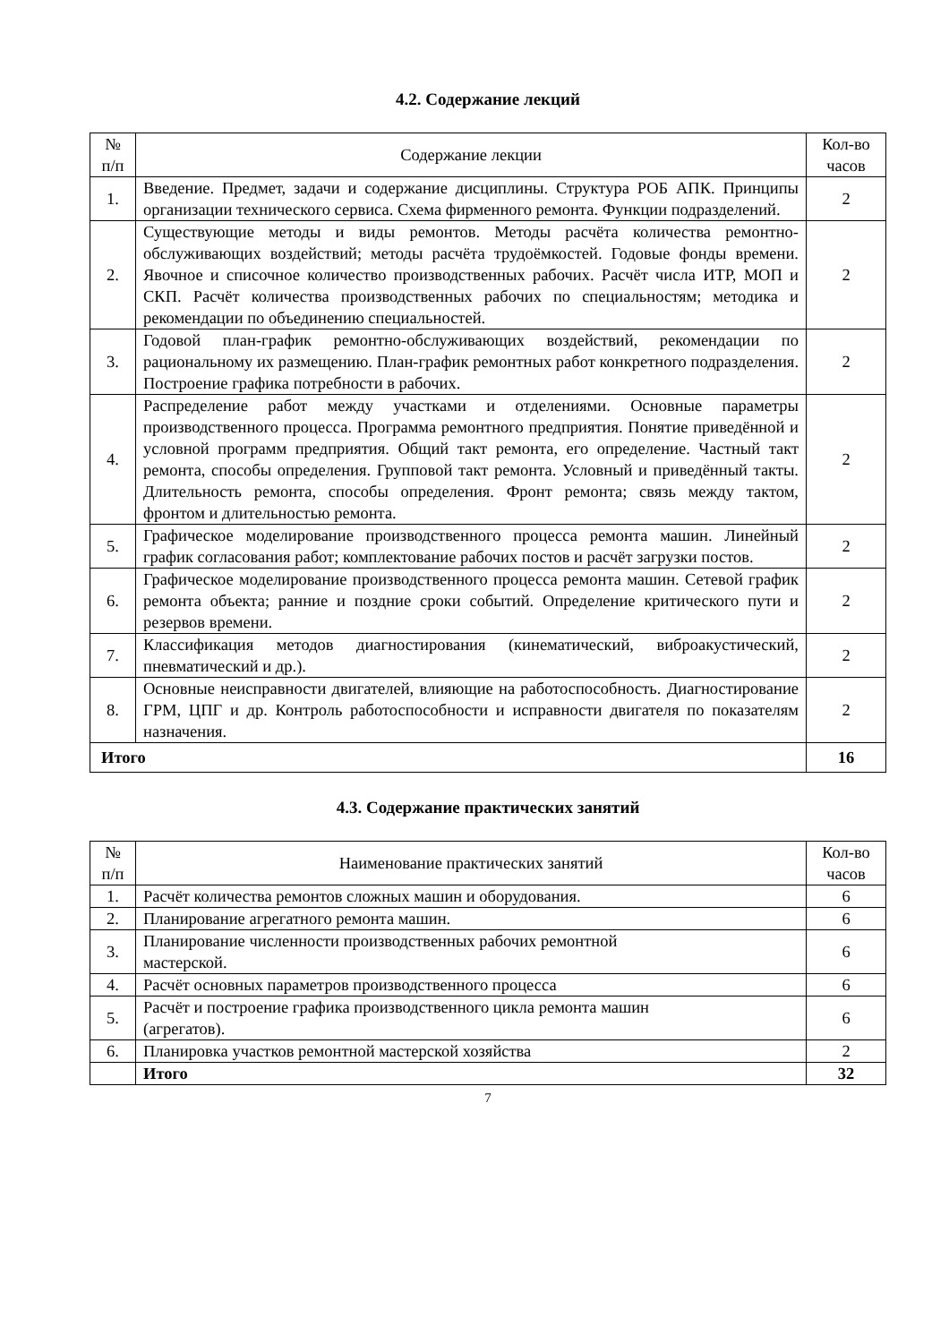4.2. Содержание лекций
| № п/п | Содержание лекции | Кол-во часов |
| --- | --- | --- |
| 1. | Введение. Предмет, задачи и содержание дисциплины. Структура РОБ АПК. Принципы организации технического сервиса. Схема фирменного ремонта. Функции подразделений. | 2 |
| 2. | Существующие методы и виды ремонтов. Методы расчёта количества ремонтно-обслуживающих воздействий; методы расчёта трудоёмкостей. Годовые фонды времени. Явочное и списочное количество производственных рабочих. Расчёт числа ИТР, МОП и СКП. Расчёт количества производственных рабочих по специальностям; методика и рекомендации по объединению специальностей. | 2 |
| 3. | Годовой план-график ремонтно-обслуживающих воздействий, рекомендации по рациональному их размещению. План-график ремонтных работ конкретного подразделения. Построение графика потребности в рабочих. | 2 |
| 4. | Распределение работ между участками и отделениями. Основные параметры производственного процесса. Программа ремонтного предприятия. Понятие приведённой и условной программ предприятия. Общий такт ремонта, его определение. Частный такт ремонта, способы определения. Групповой такт ремонта. Условный и приведённый такты. Длительность ремонта, способы определения. Фронт ремонта; связь между тактом, фронтом и длительностью ремонта. | 2 |
| 5. | Графическое моделирование производственного процесса ремонта машин. Линейный график согласования работ; комплектование рабочих постов и расчёт загрузки постов. | 2 |
| 6. | Графическое моделирование производственного процесса ремонта машин. Сетевой график ремонта объекта; ранние и поздние сроки событий. Определение критического пути и резервов времени. | 2 |
| 7. | Классификация методов диагностирования (кинематический, виброакустический, пневматический и др.). | 2 |
| 8. | Основные неисправности двигателей, влияющие на работоспособность. Диагностирование ГРМ, ЦПГ и др. Контроль работоспособности и исправности двигателя по показателям назначения. | 2 |
| Итого | | 16 |
4.3. Содержание практических занятий
| № п/п | Наименование практических занятий | Кол-во часов |
| --- | --- | --- |
| 1. | Расчёт количества ремонтов сложных машин и оборудования. | 6 |
| 2. | Планирование агрегатного ремонта машин. | 6 |
| 3. | Планирование численности производственных рабочих ремонтной мастерской. | 6 |
| 4. | Расчёт основных параметров производственного процесса | 6 |
| 5. | Расчёт и построение графика производственного цикла ремонта машин (агрегатов). | 6 |
| 6. | Планировка участков ремонтной мастерской хозяйства | 2 |
| | Итого | 32 |
7